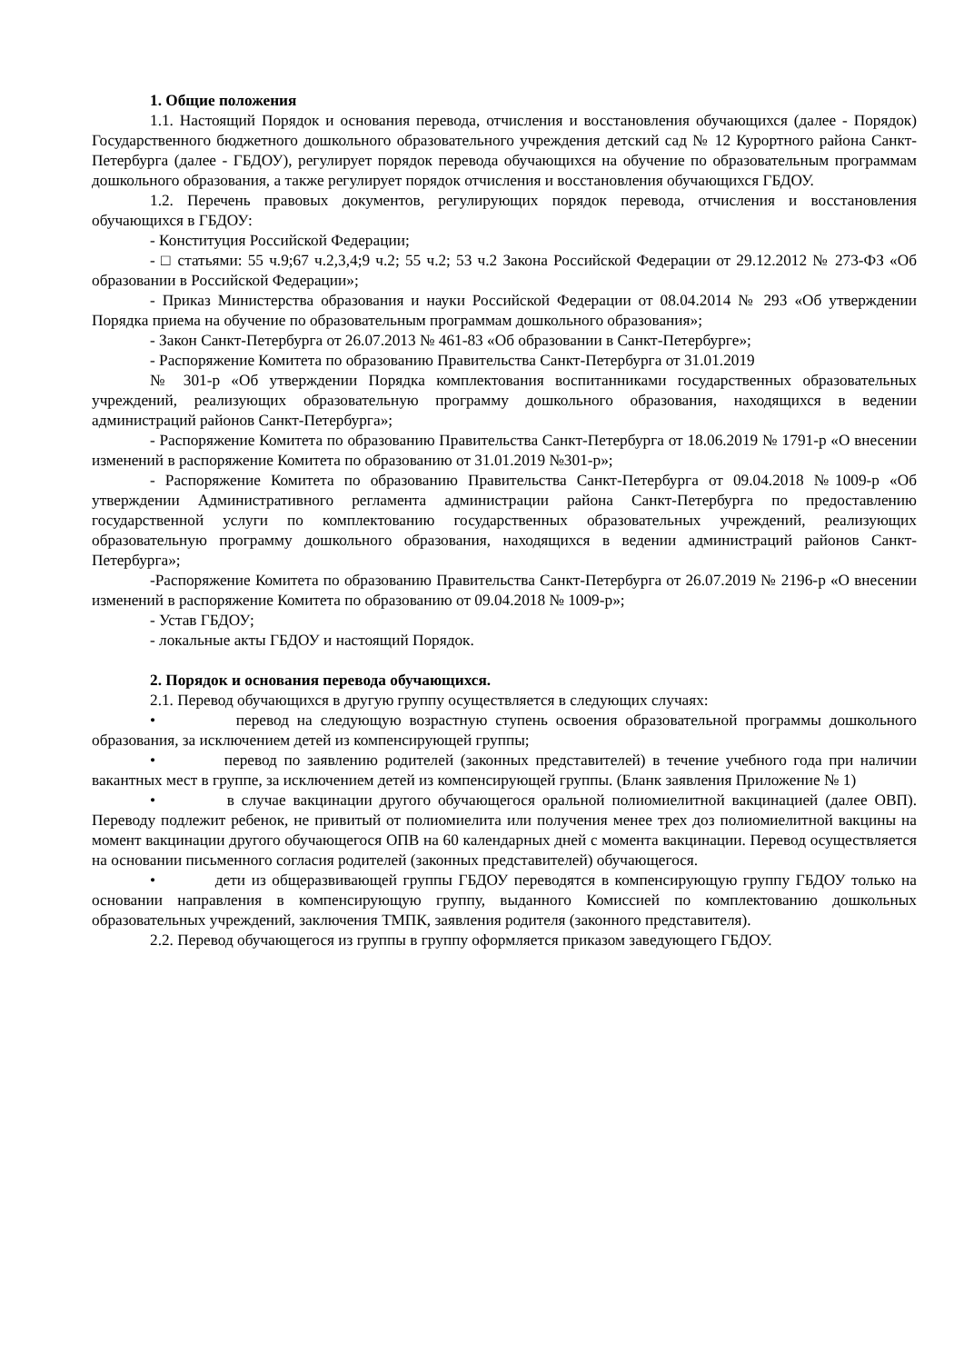1. Общие положения
1.1. Настоящий Порядок и основания перевода, отчисления и восстановления обучающихся (далее - Порядок) Государственного бюджетного дошкольного образовательного учреждения детский сад № 12 Курортного района Санкт-Петербурга (далее - ГБДОУ), регулирует порядок перевода обучающихся на обучение по образовательным программам дошкольного образования, а также регулирует порядок отчисления и восстановления обучающихся ГБДОУ.
1.2. Перечень правовых документов, регулирующих порядок перевода, отчисления и восстановления обучающихся в ГБДОУ:
- Конституция Российской Федерации;
- □ статьями: 55 ч.9;67 ч.2,3,4;9 ч.2; 55 ч.2; 53 ч.2 Закона Российской Федерации от 29.12.2012 № 273-ФЗ «Об образовании в Российской Федерации»;
- Приказ Министерства образования и науки Российской Федерации от 08.04.2014 № 293 «Об утверждении Порядка приема на обучение по образовательным программам дошкольного образования»;
- Закон Санкт-Петербурга от 26.07.2013 № 461-83 «Об образовании в Санкт-Петербурге»;
- Распоряжение Комитета по образованию Правительства Санкт-Петербурга от 31.01.2019
№ 301-р «Об утверждении Порядка комплектования воспитанниками государственных образовательных учреждений, реализующих образовательную программу дошкольного образования, находящихся в ведении администраций районов Санкт-Петербурга»;
- Распоряжение Комитета по образованию Правительства Санкт-Петербурга от 18.06.2019 № 1791-р «О внесении изменений в распоряжение Комитета по образованию от 31.01.2019 №301-р»;
- Распоряжение Комитета по образованию Правительства Санкт-Петербурга от 09.04.2018 №1009-р «Об утверждении Административного регламента администрации района Санкт-Петербурга по предоставлению государственной услуги по комплектованию государственных образовательных учреждений, реализующих образовательную программу дошкольного образования, находящихся в ведении администраций районов Санкт-Петербурга»;
-Распоряжение Комитета по образованию Правительства Санкт-Петербурга от 26.07.2019 № 2196-р «О внесении изменений в распоряжение Комитета по образованию от 09.04.2018 № 1009-р»;
- Устав ГБДОУ;
- локальные акты ГБДОУ и настоящий Порядок.
2. Порядок и основания перевода обучающихся.
2.1. Перевод обучающихся в другую группу осуществляется в следующих случаях:
• перевод на следующую возрастную ступень освоения образовательной программы дошкольного образования, за исключением детей из компенсирующей группы;
• перевод по заявлению родителей (законных представителей) в течение учебного года при наличии вакантных мест в группе, за исключением детей из компенсирующей группы. (Бланк заявления Приложение № 1)
• в случае вакцинации другого обучающегося оральной полиомиелитной вакцинацией (далее ОВП). Переводу подлежит ребенок, не привитый от полиомиелита или получения менее трех доз полиомиелитной вакцины на момент вакцинации другого обучающегося ОПВ на 60 календарных дней с момента вакцинации. Перевод осуществляется на основании письменного согласия родителей (законных представителей) обучающегося.
• дети из общеразвивающей группы ГБДОУ переводятся в компенсирующую группу ГБДОУ только на основании направления в компенсирующую группу, выданного Комиссией по комплектованию дошкольных образовательных учреждений, заключения ТМПК, заявления родителя (законного представителя).
2.2. Перевод обучающегося из группы в группу оформляется приказом заведующего ГБДОУ.